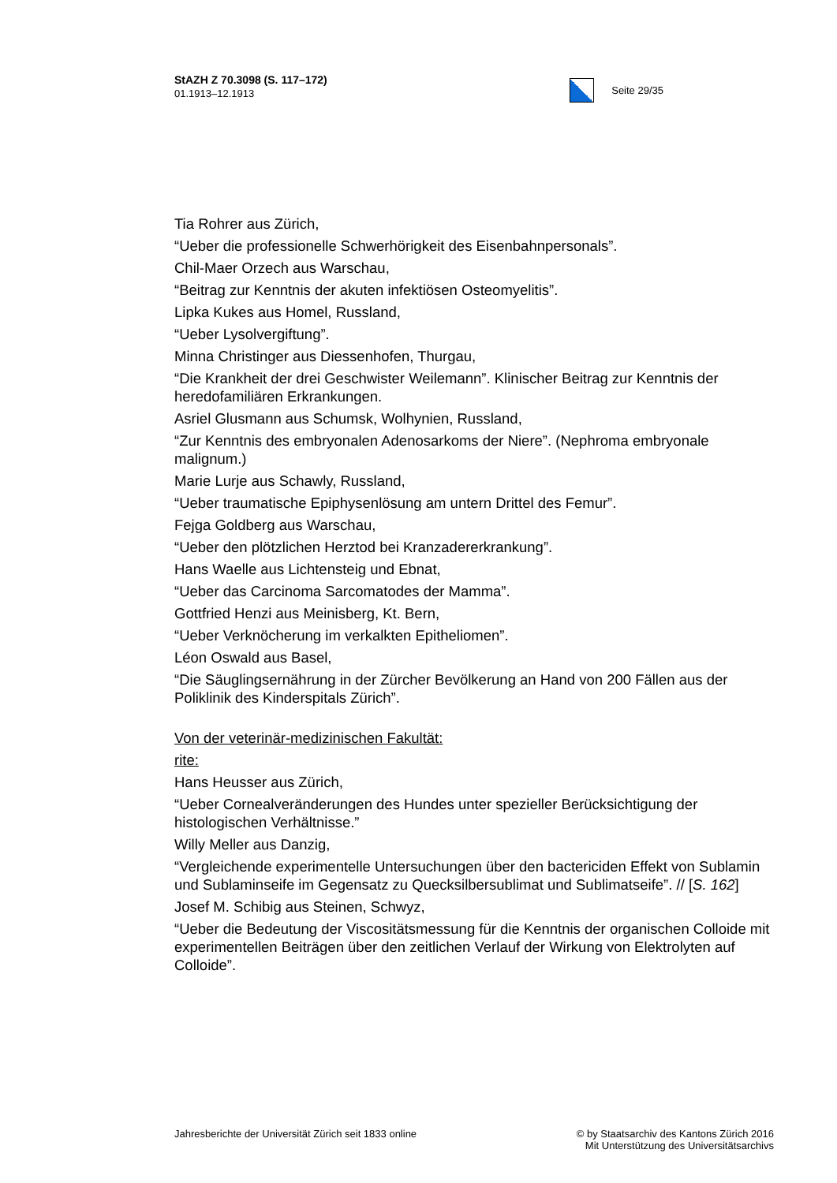StAZH Z 70.3098 (S. 117–172)
01.1913–12.1913
Seite 29/35
Tia Rohrer aus Zürich,
“Ueber die professionelle Schwerhörigkeit des Eisenbahnpersonals”.
Chil-Maer Orzech aus Warschau,
“Beitrag zur Kenntnis der akuten infektiösen Osteomyelitis”.
Lipka Kukes aus Homel, Russland,
“Ueber Lysolvergiftung”.
Minna Christinger aus Diessenhofen, Thurgau,
“Die Krankheit der drei Geschwister Weilemann”. Klinischer Beitrag zur Kenntnis der heredofamiliären Erkrankungen.
Asriel Glusmann aus Schumsk, Wolhynien, Russland,
“Zur Kenntnis des embryonalen Adenosarkoms der Niere”. (Nephroma embryonale malignum.)
Marie Lurje aus Schawly, Russland,
“Ueber traumatische Epiphysenlösung am untern Drittel des Femur”.
Fejga Goldberg aus Warschau,
“Ueber den plötzlichen Herztod bei Kranzadererkrankung”.
Hans Waelle aus Lichtensteig und Ebnat,
“Ueber das Carcinoma Sarcomatodes der Mamma”.
Gottfried Henzi aus Meinisberg, Kt. Bern,
“Ueber Verknöcherung im verkalkten Epitheliomen”.
Léon Oswald aus Basel,
“Die Säuglingsernährung in der Zürcher Bevölkerung an Hand von 200 Fällen aus der Poliklinik des Kinderspitals Zürich”.
Von der veterinär-medizinischen Fakultät:
rite:
Hans Heusser aus Zürich,
“Ueber Cornealveränderungen des Hundes unter spezieller Berücksichtigung der histologischen Verhältnisse.”
Willy Meller aus Danzig,
“Vergleichende experimentelle Untersuchungen über den bactericiden Effekt von Sublamin und Sublaminseife im Gegensatz zu Quecksilbersublimat und Sublimatseife”. // [S. 162]
Josef M. Schibig aus Steinen, Schwyz,
“Ueber die Bedeutung der Viscositätsmessung für die Kenntnis der organischen Colloide mit experimentellen Beiträgen über den zeitlichen Verlauf der Wirkung von Elektrolyten auf Colloide”.
Jahresberichte der Universität Zürich seit 1833 online
© by Staatsarchiv des Kantons Zürich 2016
Mit Unterstützung des Universitätsarchivs